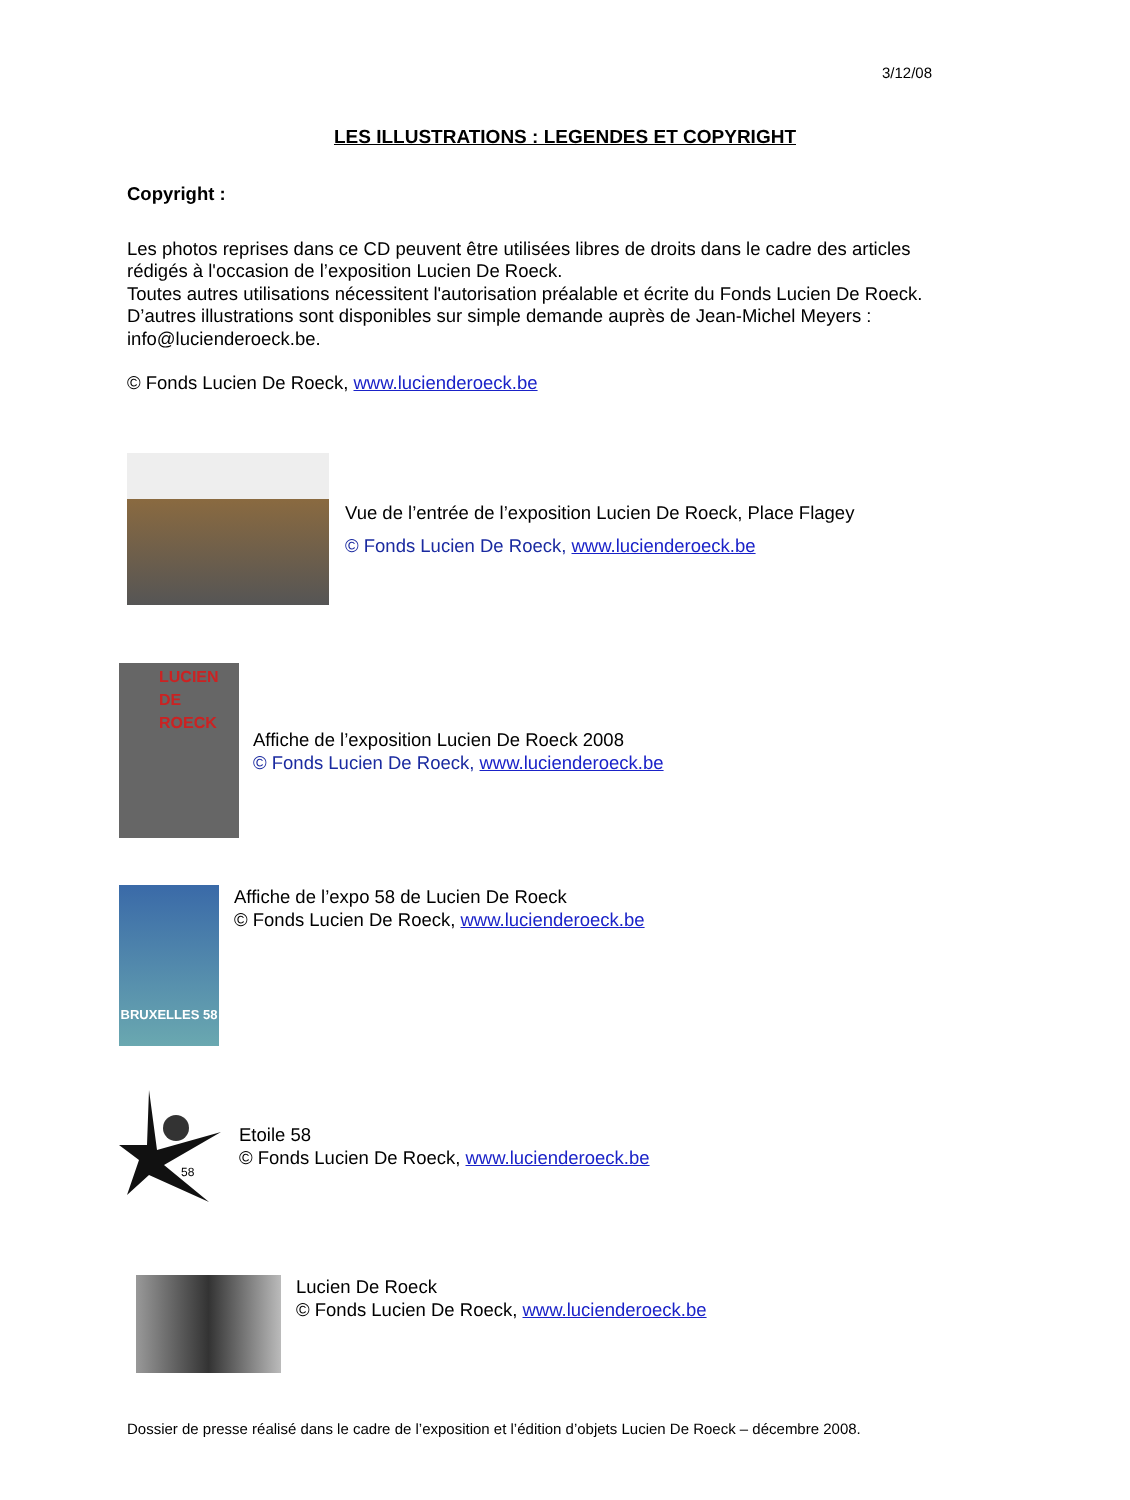3/12/08
LES ILLUSTRATIONS : LEGENDES ET COPYRIGHT
Copyright :
Les photos reprises dans ce CD peuvent être utilisées libres de droits dans le cadre des articles rédigés à l'occasion de l’exposition Lucien De Roeck.
Toutes autres utilisations nécessitent l'autorisation préalable et écrite du Fonds Lucien De Roeck.
D’autres illustrations sont disponibles sur simple demande auprès de Jean-Michel Meyers : info@lucienderoeck.be.
© Fonds Lucien De Roeck, www.lucienderoeck.be
Vue de l’entrée de l’exposition Lucien De Roeck, Place Flagey
© Fonds Lucien De Roeck, www.lucienderoeck.be
LUCIEN DE ROECK
Affiche de l’exposition Lucien De Roeck 2008
© Fonds Lucien De Roeck, www.lucienderoeck.be
BRUXELLES 58
Affiche de l’expo 58 de Lucien De Roeck
© Fonds Lucien De Roeck, www.lucienderoeck.be
58
Etoile 58
© Fonds Lucien De Roeck, www.lucienderoeck.be
Lucien De Roeck
© Fonds Lucien De Roeck, www.lucienderoeck.be
Dossier de presse réalisé dans le cadre de l’exposition et l’édition d’objets Lucien De Roeck – décembre 2008.